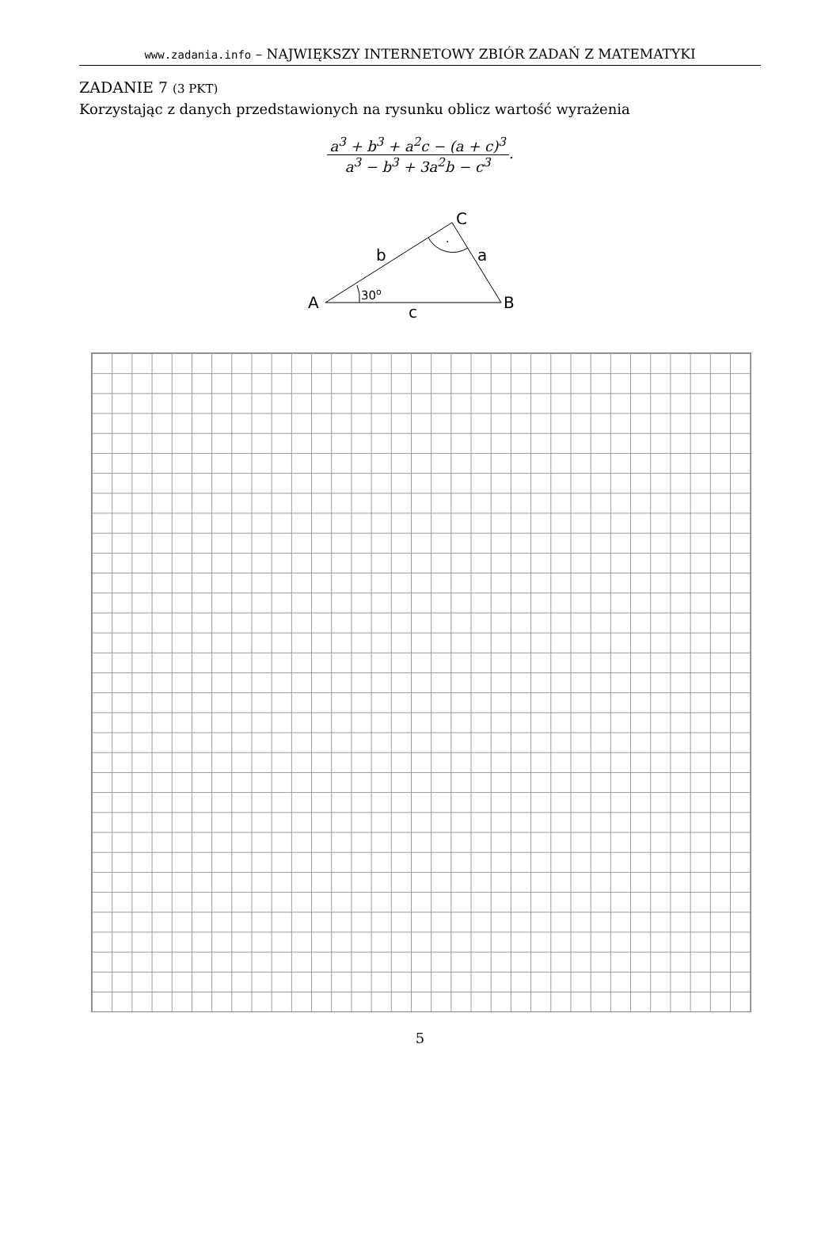www.zadania.info – NAJWIĘKSZY INTERNETOWY ZBIÓR ZADAŃ Z MATEMATYKI
ZADANIE 7 (3 PKT)
Korzystając z danych przedstawionych na rysunku oblicz wartość wyrażenia
a<sup>3</sup> + b<sup>3</sup> + a<sup>2</sup>c − (a + c)<sup>3</sup>
a<sup>3</sup> − b<sup>3</sup> + 3a<sup>2</sup>b − c<sup>3</sup>
.
A
B
C
b
a
c
30o
.
5